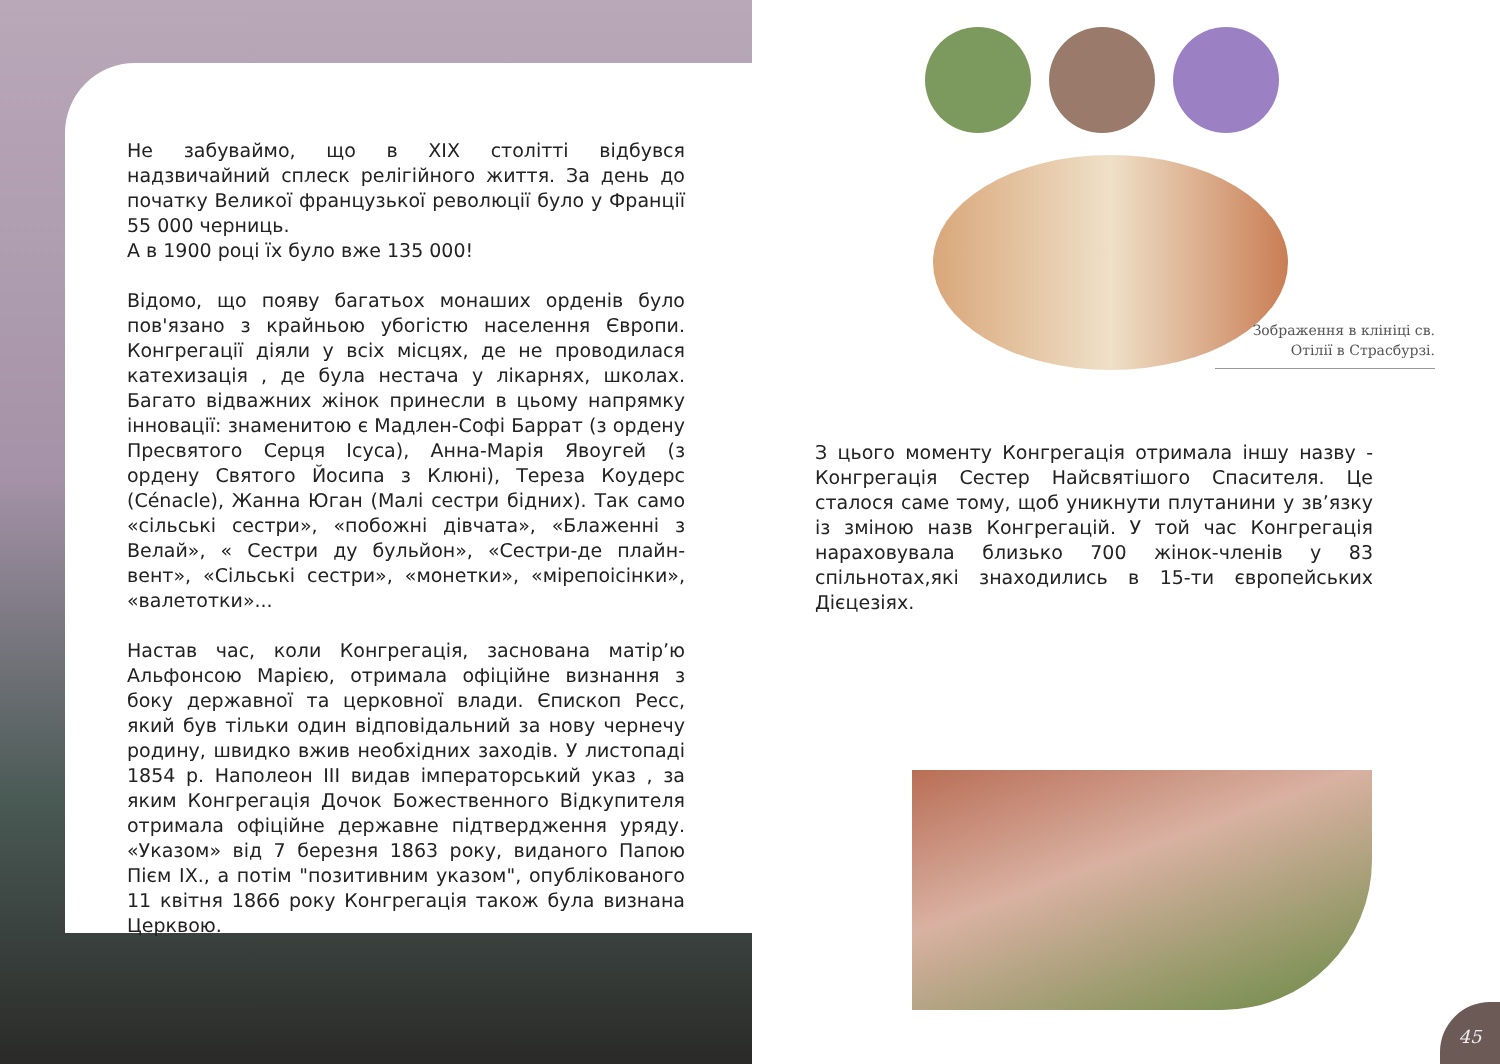Не забуваймо, що в XIX столітті відбувся надзвичайний сплеск релігійного життя. За день до початку Великої французької революції було у Франції 55 000 черниць.
А в 1900 році їх було вже 135 000!
Відомо, що появу багатьох монаших орденів було пов'язано з крайньою убогістю населення Європи. Конгрегації діяли у всіх місцях, де не проводилася катехизація , де була нестача у лікарнях, школах. Багато відважних жінок принесли в цьому напрямку інновації: знаменитою є Мадлен-Софі Баррат (з ордену Пресвятого Серця Ісуса), Анна-Марія Явоугей (з ордену Святого Йосипа з Клюні), Тереза Коудерс (Cénacle), Жанна Юган (Малі сестри бідних). Так само «сільські сестри», «побожні дівчата», «Блаженні з Велай», « Сестри ду бульйон», «Сестри-де плайн- вент», «Сільські сестри», «монетки», «мірепоісінки», «валетотки»...
Настав час, коли Конгрегація, заснована матір’ю Альфонсою Марією, отримала офіційне визнання з боку державної та церковної влади. Єпископ Ресс, який був тільки один відповідальний за нову чернечу родину, швидко вжив необхідних заходів. У листопаді 1854 р. Наполеон III видав імператорський указ , за яким Конгрегація Дочок Божественного Відкупителя отримала офіційне державне підтвердження уряду. «Указом» від 7 березня 1863 року, виданого Папою Пієм IX., а потім "позитивним указом", опублікованого 11 квітня 1866 року Конгрегація також була визнана Церквою.
Зображення в клініці св.
Отілії в Страсбурзі.
З цього моменту Конгрегація отримала іншу назву - Конгрегація Сестер Найсвятішого Спасителя. Це сталося саме тому, щоб уникнути плутанини у зв’язку із зміною назв Конгрегацій. У той час Конгрегація нараховувала близько 700 жінок-членів у 83 спільнотах,які знаходились в 15-ти європейських Дієцезіях.
45